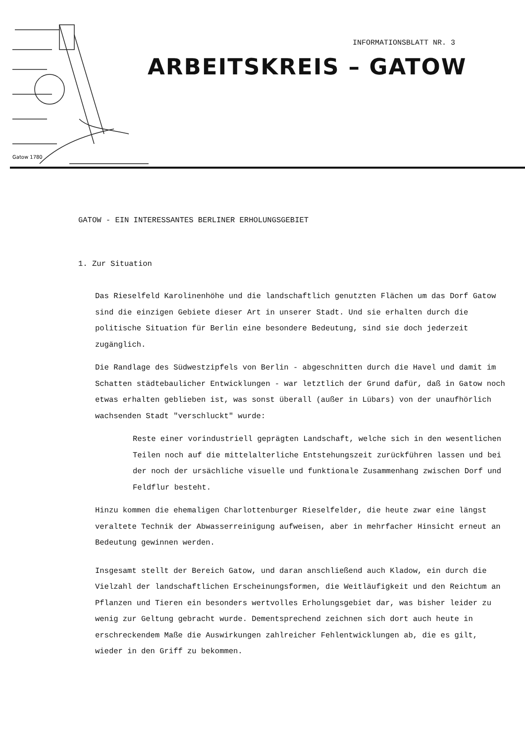Gatow 1780
INFORMATIONSBLATT NR. 3
ARBEITSKREIS – GATOW
GATOW - EIN INTERESSANTES BERLINER ERHOLUNGSGEBIET
1. Zur Situation
Das Rieselfeld Karolinenhöhe und die landschaftlich genutzten Flächen um das Dorf Gatow sind die einzigen Gebiete dieser Art in unserer Stadt. Und sie erhalten durch die politische Situation für Berlin eine besondere Bedeutung, sind sie doch jederzeit zugänglich.
Die Randlage des Südwestzipfels von Berlin - abgeschnitten durch die Havel und damit im Schatten städtebaulicher Entwicklungen - war letztlich der Grund dafür, daß in Gatow noch etwas erhalten geblieben ist, was sonst überall (außer in Lübars) von der unaufhörlich wachsenden Stadt "verschluckt" wurde:
Reste einer vorindustriell geprägten Landschaft, welche sich in den wesentlichen Teilen noch auf die mittelalterliche Entstehungszeit zurückführen lassen und bei der noch der ursächliche visuelle und funktionale Zusammenhang zwischen Dorf und Feldflur besteht.
Hinzu kommen die ehemaligen Charlottenburger Rieselfelder, die heute zwar eine längst veraltete Technik der Abwasserreinigung aufweisen, aber in mehrfacher Hinsicht erneut an Bedeutung gewinnen werden.
Insgesamt stellt der Bereich Gatow, und daran anschließend auch Kladow, ein durch die Vielzahl der landschaftlichen Erscheinungsformen, die Weitläufigkeit und den Reichtum an Pflanzen und Tieren ein besonders wertvolles Erholungsgebiet dar, was bisher leider zu wenig zur Geltung gebracht wurde. Dementsprechend zeichnen sich dort auch heute in erschreckendem Maße die Auswirkungen zahlreicher Fehlentwicklungen ab, die es gilt, wieder in den Griff zu bekommen.